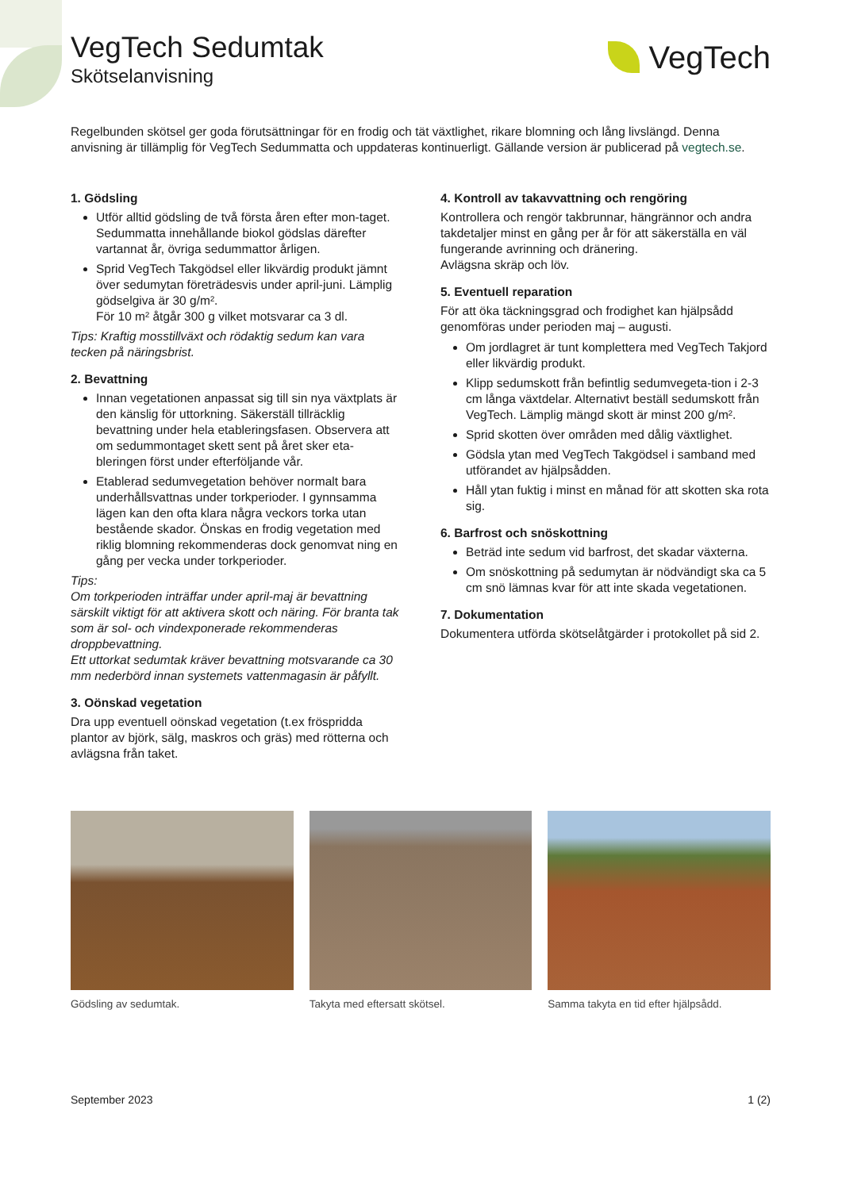VegTech Sedumtak
Skötselanvisning
VegTech
Regelbunden skötsel ger goda förutsättningar för en frodig och tät växtlighet, rikare blomning och lång livslängd. Denna anvisning är tillämplig för VegTech Sedummatta och uppdateras kontinuerligt. Gällande version är publicerad på vegtech.se.
1. Gödsling
Utför alltid gödsling de två första åren efter mon-taget. Sedummatta innehållande biokol gödslas därefter vartannat år, övriga sedummattor årligen.
Sprid VegTech Takgödsel eller likvärdig produkt jämnt över sedumytan företrädesvis under april-juni. Lämplig gödselgiva är 30 g/m².
För 10 m² åtgår 300 g vilket motsvarar ca 3 dl.
Tips: Kraftig mosstillväxt och rödaktig sedum kan vara tecken på näringsbrist.
2. Bevattning
Innan vegetationen anpassat sig till sin nya växtplats är den känslig för uttorkning. Säkerställ tillräcklig bevattning under hela etableringsfasen. Observera att om sedummontaget skett sent på året sker eta-bleringen först under efterföljande vår.
Etablerad sedumvegetation behöver normalt bara underhållsvattnas under torkperioder. I gynnsamma lägen kan den ofta klara några veckors torka utan bestående skador. Önskas en frodig vegetation med riklig blomning rekommenderas dock genomvat ning en gång per vecka under torkperioder.
Tips:
Om torkperioden inträffar under april-maj är bevattning särskilt viktigt för att aktivera skott och näring. För branta tak som är sol- och vindexponerade rekommenderas droppbevattning.
Ett uttorkat sedumtak kräver bevattning motsvarande ca 30 mm nederbörd innan systemets vattenmagasin är påfyllt.
3. Oönskad vegetation
Dra upp eventuell oönskad vegetation (t.ex fröspridda plantor av björk, sälg, maskros och gräs) med rötterna och avlägsna från taket.
4. Kontroll av takavvattning och rengöring
Kontrollera och rengör takbrunnar, hängrännor och andra takdetaljer minst en gång per år för att säkerställa en väl fungerande avrinning och dränering.
Avlägsna skräp och löv.
5. Eventuell reparation
För att öka täckningsgrad och frodighet kan hjälpsådd genomföras under perioden maj – augusti.
Om jordlagret är tunt komplettera med VegTech Takjord eller likvärdig produkt.
Klipp sedumskott från befintlig sedumvegeta-tion i 2-3 cm långa växtdelar. Alternativt beställ sedumskott från VegTech. Lämplig mängd skott är minst 200 g/m².
Sprid skotten över områden med dålig växtlighet.
Gödsla ytan med VegTech Takgödsel i samband med utförandet av hjälpsådden.
Håll ytan fuktig i minst en månad för att skotten ska rota sig.
6. Barfrost och snöskottning
Beträd inte sedum vid barfrost, det skadar växterna.
Om snöskottning på sedumytan är nödvändigt ska ca 5 cm snö lämnas kvar för att inte skada vegetationen.
7. Dokumentation
Dokumentera utförda skötselåtgärder i protokollet på sid 2.
Gödsling av sedumtak. Takyta med eftersatt skötsel. Samma takyta en tid efter hjälpsådd.
September 2023 1 (2)